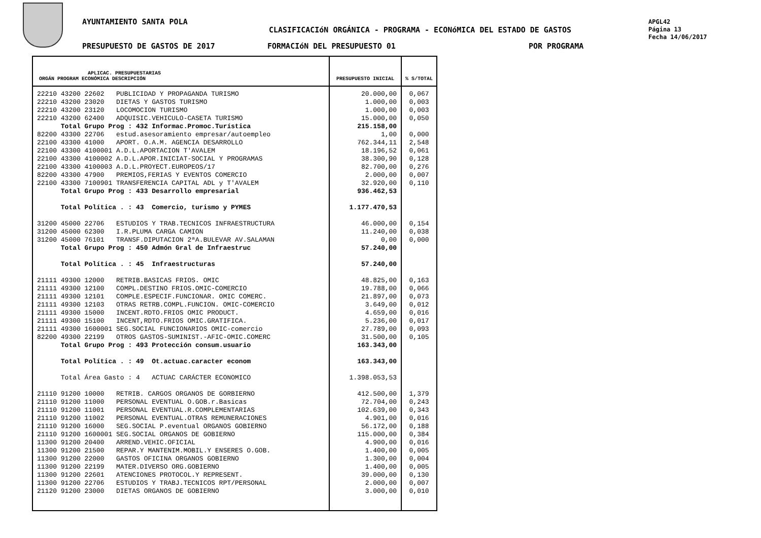AYUNTAMIENTO SANTA POLA
CLASIFICACIóN ORGÁNICA - PROGRAMA - ECONóMICA DEL ESTADO DE GASTOS
PRESUPUESTO DE GASTOS DE 2017 FORMACIóN DEL PRESUPUESTO 01 POR PROGRAMA
APGL42
Página 13
Fecha 14/06/2017
| APLICAC. PRESUPUESTARIAS ORGÁN PROGRAM ECONÓMICA DESCRIPCIÓN | PRESUPUESTO INICIAL | % S/TOTAL |
| --- | --- | --- |
| 22210 43200 22602 PUBLICIDAD Y PROPAGANDA TURISMO | 20.000,00 | 0,067 |
| 22210 43200 23020 DIETAS Y GASTOS TURISMO | 1.000,00 | 0,003 |
| 22210 43200 23120 LOCOMOCION TURISMO | 1.000,00 | 0,003 |
| 22210 43200 62400 ADQUISIC.VEHICULO-CASETA TURISMO | 15.000,00 | 0,050 |
| Total Grupo Prog : 432 Informac.Promoc.Turística | 215.158,00 | |
| 82200 43300 22706 estud.asesoramiento empresar/autoempleo | 1,00 | 0,000 |
| 22100 43300 41000 APORT. O.A.M. AGENCIA DESARROLLO | 762.344,11 | 2,548 |
| 22100 43300 4100001 A.D.L.APORTACION T'AVALEM | 18.196,52 | 0,061 |
| 22100 43300 4100002 A.D.L.APOR.INICIAT-SOCIAL Y PROGRAMAS | 38.300,90 | 0,128 |
| 22100 43300 4100003 A.D.L.PROYECT.EUROPEOS/17 | 82.700,00 | 0,276 |
| 82200 43300 47900 PREMIOS,FERIAS Y EVENTOS COMERCIO | 2.000,00 | 0,007 |
| 22100 43300 7100901 TRANSFERENCIA CAPITAL ADL y T'AVALEM | 32.920,00 | 0,110 |
| Total Grupo Prog : 433 Desarrollo empresarial | 936.462,53 | |
| Total Política . : 43 Comercio, turismo y PYMES | 1.177.470,53 | |
| 31200 45000 22706 ESTUDIOS Y TRAB.TECNICOS INFRAESTRUCTURA | 46.000,00 | 0,154 |
| 31200 45000 62300 I.R.PLUMA CARGA CAMION | 11.240,00 | 0,038 |
| 31200 45000 76101 TRANSF.DIPUTACION 2ªA.BULEVAR AV.SALAMAN | 0,00 | 0,000 |
| Total Grupo Prog : 450 Admón Gral de Infraestruc | 57.240,00 | |
| Total Política . : 45 Infraestructuras | 57.240,00 | |
| 21111 49300 12000 RETRIB.BASICAS FRIOS. OMIC | 48.825,00 | 0,163 |
| 21111 49300 12100 COMPL.DESTINO FRIOS.OMIC-COMERCIO | 19.788,00 | 0,066 |
| 21111 49300 12101 COMPLE.ESPECIF.FUNCIONAR. OMIC COMERC. | 21.897,00 | 0,073 |
| 21111 49300 12103 OTRAS RETRB.COMPL.FUNCION. OMIC-COMERCIO | 3.649,00 | 0,012 |
| 21111 49300 15000 INCENT.RDTO.FRIOS OMIC PRODUCT. | 4.659,00 | 0,016 |
| 21111 49300 15100 INCENT,RDTO.FRIOS OMIC.GRATIFICA. | 5.236,00 | 0,017 |
| 21111 49300 1600001 SEG.SOCIAL FUNCIONARIOS OMIC-comercio | 27.789,00 | 0,093 |
| 82200 49300 22199 OTROS GASTOS-SUMINIST.-AFIC-OMIC.COMERC | 31.500,00 | 0,105 |
| Total Grupo Prog : 493 Protección consum.usuario | 163.343,00 | |
| Total Política . : 49 Ot.actuac.caracter econom | 163.343,00 | |
| Total Área Gasto : 4 ACTUAC CARÁCTER ECONOMICO | 1.398.053,53 | |
| 21110 91200 10000 RETRIB. CARGOS ORGANOS DE GORBIERNO | 412.500,00 | 1,379 |
| 21110 91200 11000 PERSONAL EVENTUAL O.GOB.r.Basicas | 72.704,00 | 0,243 |
| 21110 91200 11001 PERSONAL EVENTUAL.R.COMPLEMENTARIAS | 102.639,00 | 0,343 |
| 21110 91200 11002 PERSONAL EVENTUAL.OTRAS REMUNERACIONES | 4.901,00 | 0,016 |
| 21110 91200 16000 SEG.SOCIAL P.eventual ORGANOS GOBIERNO | 56.172,00 | 0,188 |
| 21110 91200 1600001 SEG.SOCIAL ORGANOS DE GOBIERNO | 115.000,00 | 0,384 |
| 11300 91200 20400 ARREND.VEHIC.OFICIAL | 4.900,00 | 0,016 |
| 11300 91200 21500 REPAR.Y MANTENIM.MOBIL.Y ENSERES O.GOB. | 1.400,00 | 0,005 |
| 11300 91200 22000 GASTOS OFICINA ORGANOS GOBIERNO | 1.300,00 | 0,004 |
| 11300 91200 22199 MATER.DIVERSO ORG.GOBIERNO | 1.400,00 | 0,005 |
| 11300 91200 22601 ATENCIONES PROTOCOL.Y REPRESENT. | 39.000,00 | 0,130 |
| 11300 91200 22706 ESTUDIOS Y TRABJ.TECNICOS RPT/PERSONAL | 2.000,00 | 0,007 |
| 21120 91200 23000 DIETAS ORGANOS DE GOBIERNO | 3.000,00 | 0,010 |